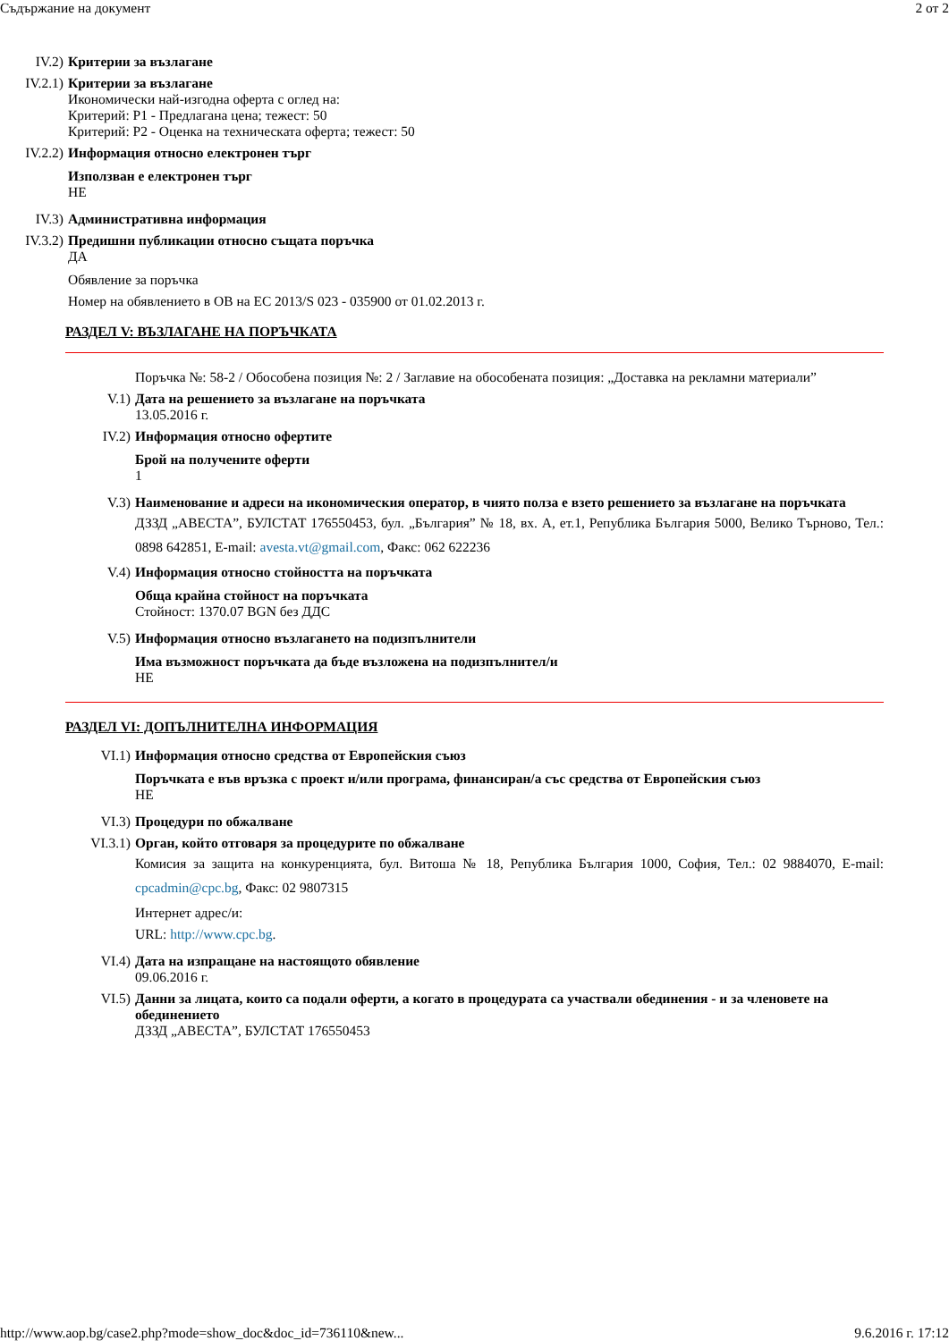Съдържание на документ 2 от 2
IV.2) Критерии за възлагане
IV.2.1) Критерии за възлагане
Икономически най-изгодна оферта с оглед на:
Критерий: P1 - Предлагана цена; тежест: 50
Критерий: P2 - Оценка на техническата оферта; тежест: 50
IV.2.2) Информация относно електронен търг
Използван е електронен търг
НЕ
IV.3) Административна информация
IV.3.2) Предишни публикации относно същата поръчка
ДА
Обявление за поръчка
Номер на обявлението в ОВ на ЕС 2013/S 023 - 035900 от 01.02.2013 г.
РАЗДЕЛ V: ВЪЗЛАГАНЕ НА ПОРЪЧКАТА
Поръчка №: 58-2 / Обособена позиция №: 2 / Заглавие на обособената позиция: „Доставка на рекламни материали”
V.1) Дата на решението за възлагане на поръчката
13.05.2016 г.
IV.2) Информация относно офертите
Брой на получените оферти
1
V.3) Наименование и адреси на икономическия оператор, в чиято полза е взето решението за възлагане на поръчката
ДЗЗД „АВЕСТА”, БУЛСТАТ 176550453, бул. „България” № 18, вх. А, ет.1, Република България 5000, Велико Търново, Тел.: 0898 642851, E-mail: avesta.vt@gmail.com, Факс: 062 622236
V.4) Информация относно стойността на поръчката
Обща крайна стойност на поръчката
Стойност: 1370.07 BGN без ДДС
V.5) Информация относно възлагането на подизпълнители
Има възможност поръчката да бъде възложена на подизпълнител/и
НЕ
РАЗДЕЛ VI: ДОПЪЛНИТЕЛНА ИНФОРМАЦИЯ
VI.1) Информация относно средства от Европейския съюз
Поръчката е във връзка с проект и/или програма, финансиран/а със средства от Европейския съюз
НЕ
VI.3) Процедури по обжалване
VI.3.1) Орган, който отговаря за процедурите по обжалване
Комисия за защита на конкуренцията, бул. Витоша № 18, Република България 1000, София, Тел.: 02 9884070, E-mail: cpcadmin@cpc.bg, Факс: 02 9807315
Интернет адрес/и:
URL: http://www.cpc.bg.
VI.4) Дата на изпращане на настоящото обявление
09.06.2016 г.
VI.5) Данни за лицата, които са подали оферти, а когато в процедурата са участвали обединения - и за членовете на обединението
ДЗЗД „АВЕСТА”, БУЛСТАТ 176550453
http://www.aop.bg/case2.php?mode=show_doc&doc_id=736110&new... 9.6.2016 г. 17:12